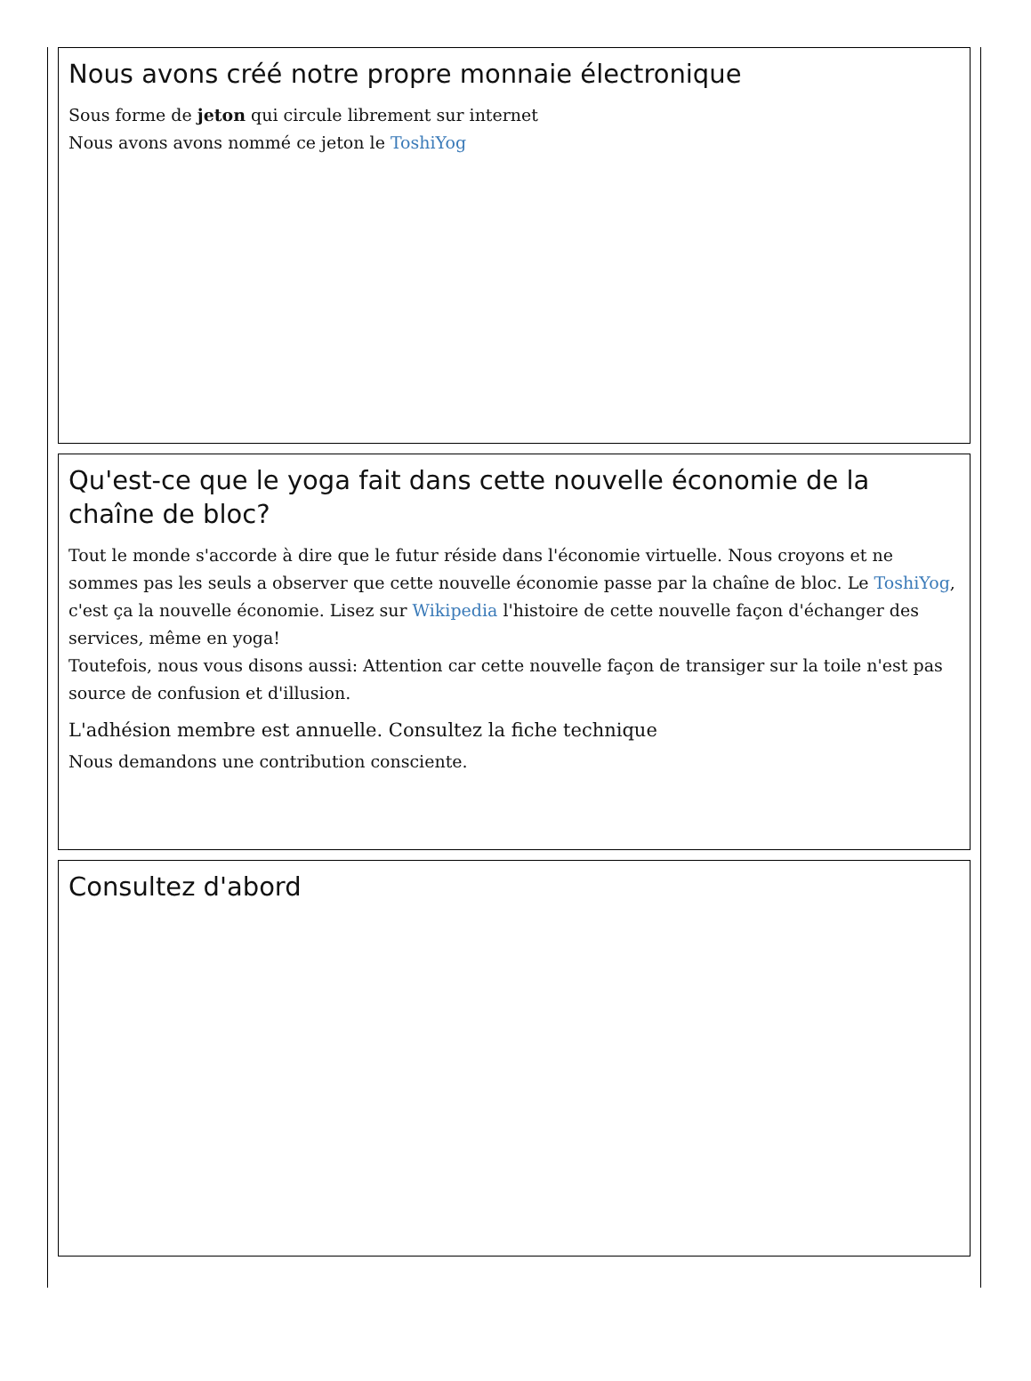Nous avons créé notre propre monnaie électronique
Sous forme de jeton qui circule librement sur internet
Nous avons avons nommé ce jeton le ToshiYog
Qu'est-ce que le yoga fait dans cette nouvelle économie de la chaîne de bloc?
Tout le monde s'accorde à dire que le futur réside dans l'économie virtuelle. Nous croyons et ne sommes pas les seuls a observer que cette nouvelle économie passe par la chaîne de bloc. Le ToshiYog, c'est ça la nouvelle économie. Lisez sur Wikipedia l'histoire de cette nouvelle façon d'échanger des services, même en yoga!
Toutefois, nous vous disons aussi: Attention car cette nouvelle façon de transiger sur la toile n'est pas source de confusion et d'illusion.
L'adhésion membre est annuelle. Consultez la fiche technique
Nous demandons une contribution consciente.
Consultez d'abord